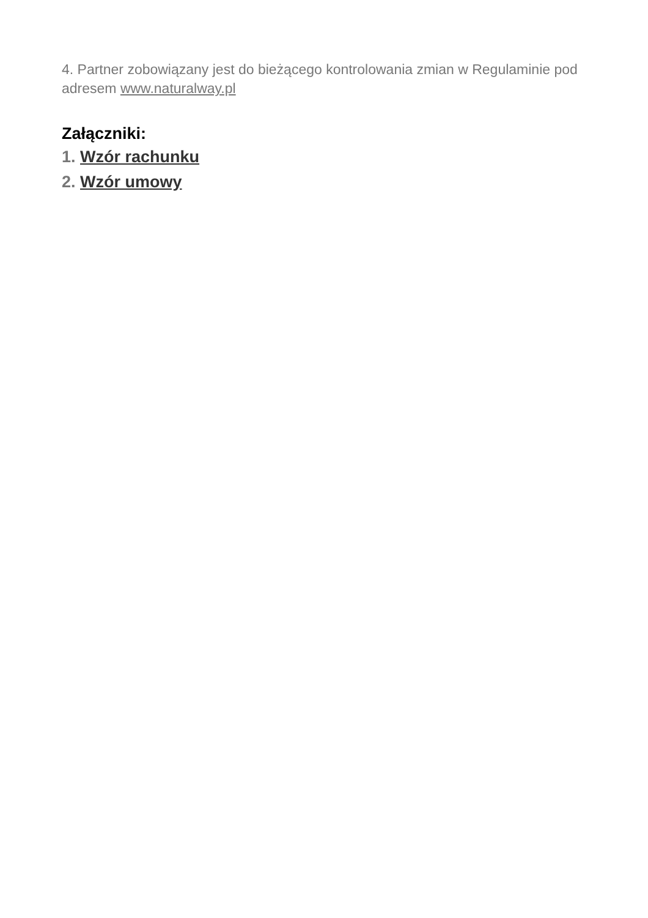4. Partner zobowiązany jest do bieżącego kontrolowania zmian w Regulaminie pod adresem www.naturalway.pl
Załączniki:
1. Wzór rachunku
2. Wzór umowy